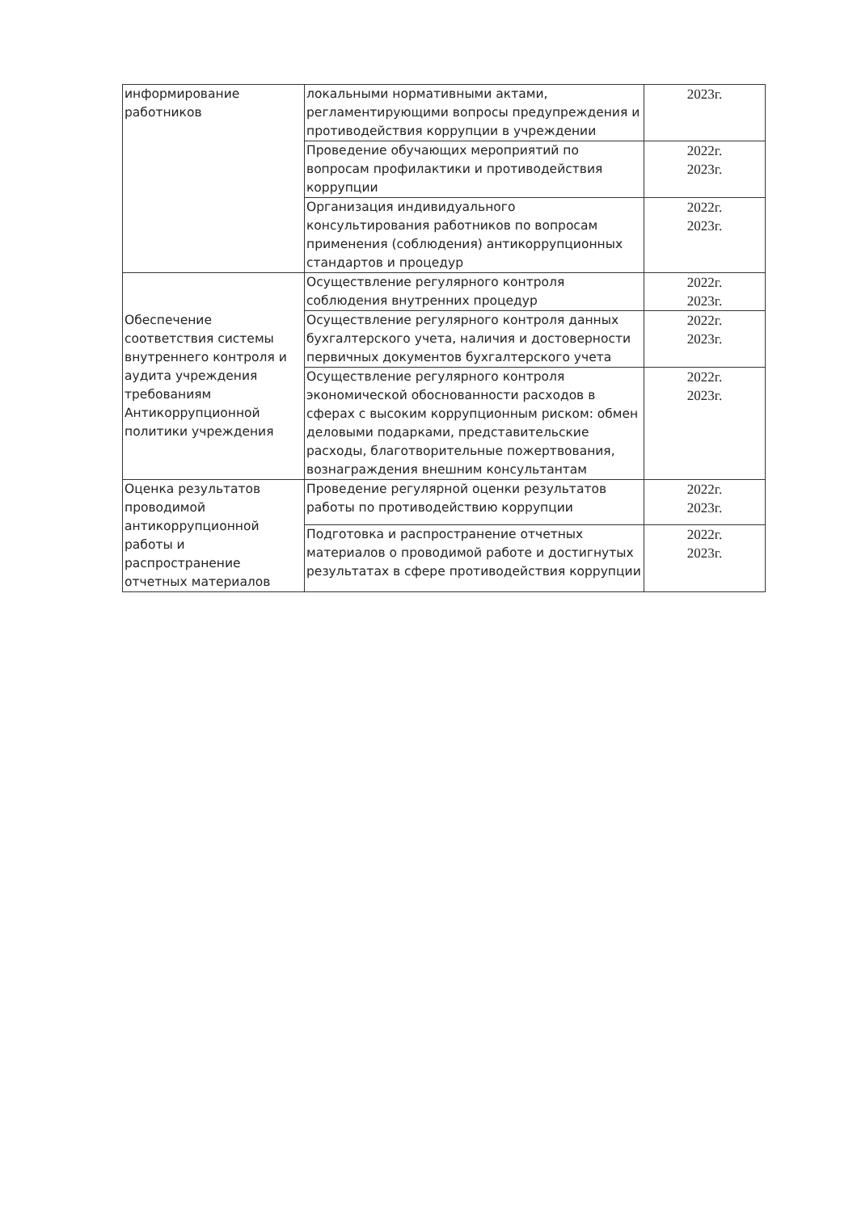| информирование работников | локальными нормативными актами, регламентирующими вопросы предупреждения и противодействия коррупции в учреждении | 2023г. |
| | Проведение обучающих мероприятий по вопросам профилактики и противодействия коррупции | 2022г. 2023г. |
| | Организация индивидуального консультирования работников по вопросам применения (соблюдения) антикоррупционных стандартов и процедур | 2022г. 2023г. |
| Обеспечение соответствия системы внутреннего контроля и аудита учреждения требованиям Антикоррупционной политики учреждения | Осуществление регулярного контроля соблюдения внутренних процедур | 2022г. 2023г. |
| | Осуществление регулярного контроля данных бухгалтерского учета, наличия и достоверности первичных документов бухгалтерского учета | 2022г. 2023г. |
| | Осуществление регулярного контроля экономической обоснованности расходов в сферах с высоким коррупционным риском: обмен деловыми подарками, представительские расходы, благотворительные пожертвования, вознаграждения внешним консультантам | 2022г. 2023г. |
| Оценка результатов проводимой антикоррупционной работы и распространение отчетных материалов | Проведение регулярной оценки результатов работы по противодействию коррупции | 2022г. 2023г. |
| | Подготовка и распространение отчетных материалов о проводимой работе и достигнутых результатах в сфере противодействия коррупции | 2022г. 2023г. |